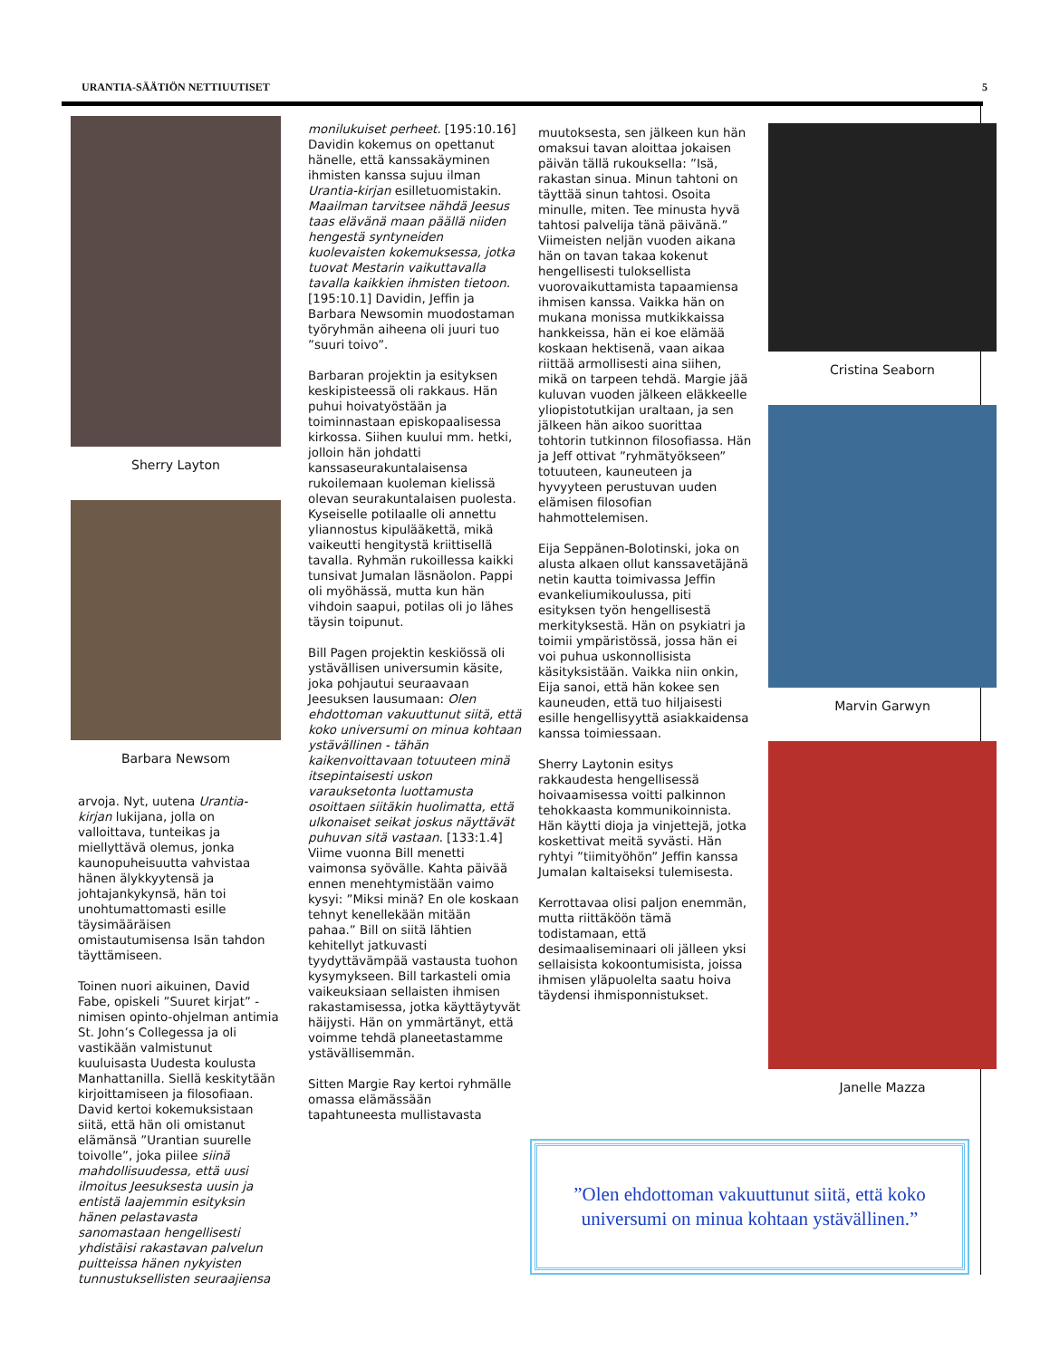URANTIA-SÄÄTIÖN NETTIUUTISET 5
Sherry Layton
Barbara Newsom
arvoja. Nyt, uutena Urantia-kirjan lukijana, jolla on valloittava, tunteikas ja miellyttävä olemus, jonka kaunopuheisuutta vahvistaa hänen älykkyytensä ja johtajankykynsä, hän toi unohtumattomasti esille täysimääräisen omistautumisensa Isän tahdon täyttämiseen.
Toinen nuori aikuinen, David Fabe, opiskeli ”Suuret kirjat” -nimisen opinto-ohjelman antimia St. John’s Collegessa ja oli vastikään valmistunut kuuluisasta Uudesta koulusta Manhattanilla. Siellä keskitytään kirjoittamiseen ja filosofiaan. David kertoi kokemuksistaan siitä, että hän oli omistanut elämänsä ”Urantian suurelle toivolle”, joka piilee siinä mahdollisuudessa, että uusi ilmoitus Jeesuksesta uusin ja entistä laajemmin esityksin hänen pelastavasta sanomastaan hengellisesti yhdistäisi rakastavan palvelun puitteissa hänen nykyisten tunnustuksellisten seuraajiensa
monilukuiset perheet. [195:10.16] Davidin kokemus on opettanut hänelle, että kanssakäyminen ihmisten kanssa sujuu ilman Urantia-kirjan esilletuomistakin. Maailman tarvitsee nähdä Jeesus taas elävänä maan päällä niiden hengestä syntyneiden kuolevaisten kokemuksessa, jotka tuovat Mestarin vaikuttavalla tavalla kaikkien ihmisten tietoon. [195:10.1] Davidin, Jeffin ja Barbara Newsomin muodostaman työryhmän aiheena oli juuri tuo ”suuri toivo”.
Barbaran projektin ja esityksen keskipisteessä oli rakkaus. Hän puhui hoivatyöstään ja toiminnastaan episkopaalisessa kirkossa. Siihen kuului mm. hetki, jolloin hän johdatti kanssaseurakuntalaisensa rukoilemaan kuoleman kielissä olevan seurakuntalaisen puolesta. Kyseiselle potilaalle oli annettu yliannostus kipulääkettä, mikä vaikeutti hengitystä kriittisellä tavalla. Ryhmän rukoillessa kaikki tunsivat Jumalan läsnäolon. Pappi oli myöhässä, mutta kun hän vihdoin saapui, potilas oli jo lähes täysin toipunut.
Bill Pagen projektin keskiössä oli ystävällisen universumin käsite, joka pohjautui seuraavaan Jeesuksen lausumaan: Olen ehdottoman vakuuttunut siitä, että koko universumi on minua kohtaan ystävällinen - tähän kaikenvoittavaan totuuteen minä itsepintaisesti uskon varauksetonta luottamusta osoittaen siitäkin huolimatta, että ulkonaiset seikat joskus näyttävät puhuvan sitä vastaan. [133:1.4] Viime vuonna Bill menetti vaimonsa syövälle. Kahta päivää ennen menehtymistään vaimo kysyi: ”Miksi minä? En ole koskaan tehnyt kenellekään mitään pahaa.” Bill on siitä lähtien kehitellyt jatkuvasti tyydyttävämpää vastausta tuohon kysymykseen. Bill tarkasteli omia vaikeuksiaan sellaisten ihmisen rakastamisessa, jotka käyttäytyvät häijysti. Hän on ymmärtänyt, että voimme tehdä planeetastamme ystävällisemmän.
Sitten Margie Ray kertoi ryhmälle omassa elämässään tapahtuneesta mullistavasta
muutoksesta, sen jälkeen kun hän omaksui tavan aloittaa jokaisen päivän tällä rukouksella: ”Isä, rakastan sinua. Minun tahtoni on täyttää sinun tahtosi. Osoita minulle, miten. Tee minusta hyvä tahtosi palvelija tänä päivänä.” Viimeisten neljän vuoden aikana hän on tavan takaa kokenut hengellisesti tuloksellista vuorovaikuttamista tapaamiensa ihmisen kanssa. Vaikka hän on mukana monissa mutkikkaissa hankkeissa, hän ei koe elämää koskaan hektisenä, vaan aikaa riittää armollisesti aina siihen, mikä on tarpeen tehdä. Margie jää kuluvan vuoden jälkeen eläkkeelle yliopistotutkijan uraltaan, ja sen jälkeen hän aikoo suorittaa tohtorin tutkinnon filosofiassa. Hän ja Jeff ottivat ”ryhmätyökseen” totuuteen, kauneuteen ja hyvyyteen perustuvan uuden elämisen filosofian hahmottelemisen.
Eija Seppänen-Bolotinski, joka on alusta alkaen ollut kanssavetäjänä netin kautta toimivassa Jeffin evankeliumikoulussa, piti esityksen työn hengellisestä merkityksestä. Hän on psykiatri ja toimii ympäristössä, jossa hän ei voi puhua uskonnollisista käsityksistään. Vaikka niin onkin, Eija sanoi, että hän kokee sen kauneuden, että tuo hiljaisesti esille hengellisyyttä asiakkaidensa kanssa toimiessaan.
Sherry Laytonin esitys rakkaudesta hengellisessä hoivaamisessa voitti palkinnon tehokkaasta kommunikoinnista. Hän käytti dioja ja vinjettejä, jotka koskettivat meitä syvästi. Hän ryhtyi ”tiimityöhön” Jeffin kanssa Jumalan kaltaiseksi tulemisesta.
Kerrottavaa olisi paljon enemmän, mutta riittäköön tämä todistamaan, että desimaaliseminaari oli jälleen yksi sellaisista kokoontumisista, joissa ihmisen yläpuolelta saatu hoiva täydensi ihmisponnistukset.
Cristina Seaborn
Marvin Garwyn
Janelle Mazza
”Olen ehdottoman vakuuttunut siitä, että koko universumi on minua kohtaan ystävällinen.”